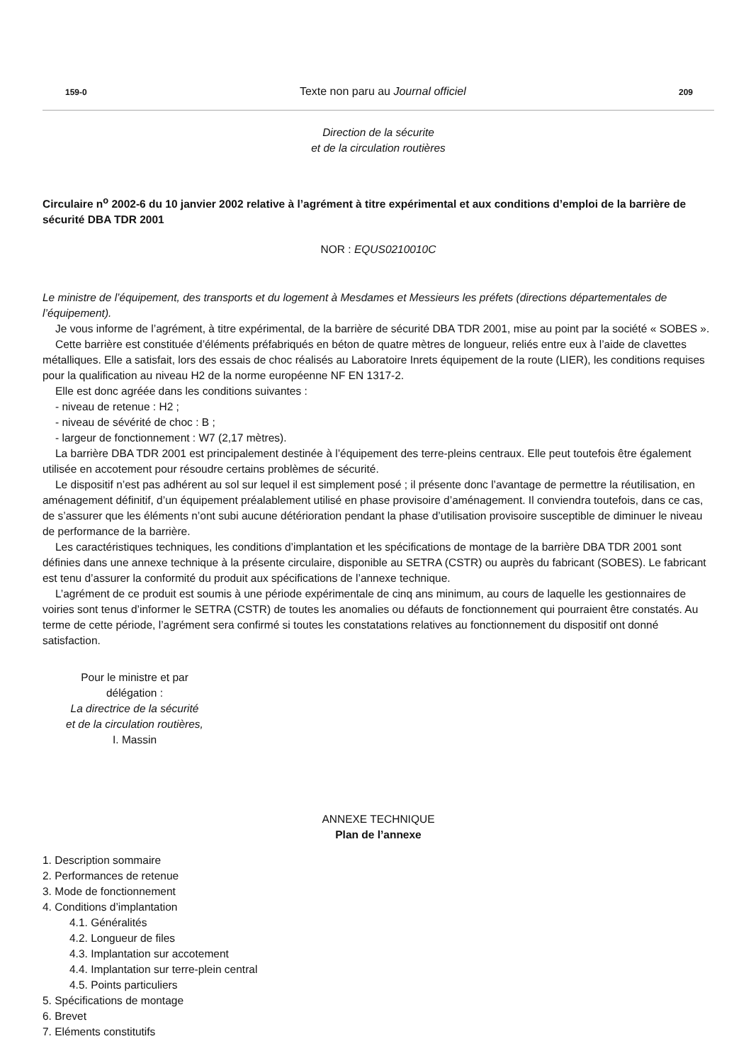159-0 Texte non paru au Journal officiel 209
Direction de la sécurite
et de la circulation routières
Circulaire n<sup>o</sup> 2002-6 du 10 janvier 2002 relative à l’agrément à titre expérimental et aux conditions d’emploi de la barrière de sécurité DBA TDR 2001
NOR : EQUS0210010C
Le ministre de l’équipement, des transports et du logement à Mesdames et Messieurs les préfets (directions départementales de l’équipement).
Je vous informe de l’agrément, à titre expérimental, de la barrière de sécurité DBA TDR 2001, mise au point par la société « SOBES ».
Cette barrière est constituée d’éléments préfabriqués en béton de quatre mètres de longueur, reliés entre eux à l’aide de clavettes métalliques. Elle a satisfait, lors des essais de choc réalisés au Laboratoire Inrets équipement de la route (LIER), les conditions requises pour la qualification au niveau H2 de la norme européenne NF EN 1317-2.
Elle est donc agréée dans les conditions suivantes :
- niveau de retenue : H2 ;
- niveau de sévérité de choc : B ;
- largeur de fonctionnement : W7 (2,17 mètres).
La barrière DBA TDR 2001 est principalement destinée à l’équipement des terre-pleins centraux. Elle peut toutefois être également utilisée en accotement pour résoudre certains problèmes de sécurité.
Le dispositif n’est pas adhérent au sol sur lequel il est simplement posé ; il présente donc l’avantage de permettre la réutilisation, en aménagement définitif, d’un équipement préalablement utilisé en phase provisoire d’aménagement. Il conviendra toutefois, dans ce cas, de s’assurer que les éléments n’ont subi aucune détérioration pendant la phase d’utilisation provisoire susceptible de diminuer le niveau de performance de la barrière.
Les caractéristiques techniques, les conditions d’implantation et les spécifications de montage de la barrière DBA TDR 2001 sont définies dans une annexe technique à la présente circulaire, disponible au SETRA (CSTR) ou auprès du fabricant (SOBES). Le fabricant est tenu d’assurer la conformité du produit aux spécifications de l’annexe technique.
L’agrément de ce produit est soumis à une période expérimentale de cinq ans minimum, au cours de laquelle les gestionnaires de voiries sont tenus d’informer le SETRA (CSTR) de toutes les anomalies ou défauts de fonctionnement qui pourraient être constatés. Au terme de cette période, l’agrément sera confirmé si toutes les constatations relatives au fonctionnement du dispositif ont donné satisfaction.
Pour le ministre et par
délégation :
La directrice de la sécurité
et de la circulation routières,
I. Massin
ANNEXE TECHNIQUE
Plan de l’annexe
1. Description sommaire
2. Performances de retenue
3. Mode de fonctionnement
4. Conditions d’implantation
4.1. Généralités
4.2. Longueur de files
4.3. Implantation sur accotement
4.4. Implantation sur terre-plein central
4.5. Points particuliers
5. Spécifications de montage
6. Brevet
7. Eléments constitutifs